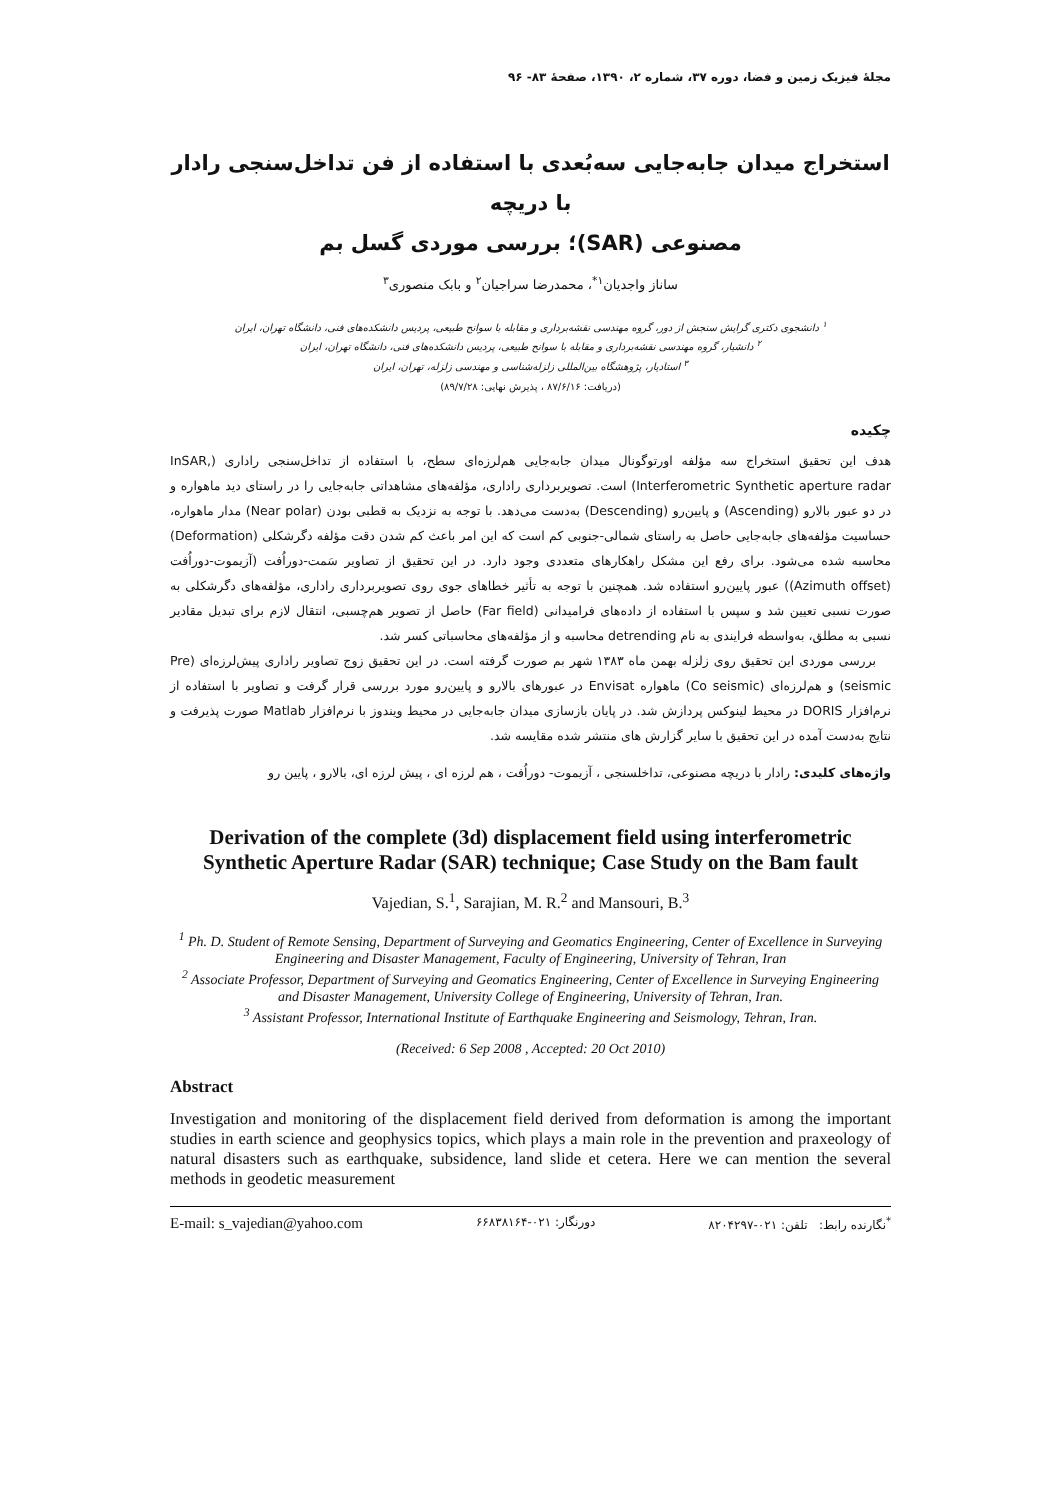مجلهٔ فیزیک زمین و فضا، دوره ۳۷، شماره ۲، ۱۳۹۰، صفحهٔ ۸۳- ۹۶
استخراج میدان جابه‌جایی سه‌بُعدی با استفاده از فن تداخل‌سنجی رادار با دریچه
مصنوعی (SAR)؛ بررسی موردی گسل بم
ساناز واجدیان<sup>۱*</sup>، محمدرضا سراجیان<sup>۲</sup> و بابک منصوری<sup>۳</sup>
<sup>۱</sup> دانشجوی دکتری گرایش سنجش از دور، گروه مهندسی نقشه‌برداری و مقابله با سوانح طبیعی، پردیس دانشکده‌های فنی، دانشگاه تهران، ایران
<sup>۲</sup> دانشیار، گروه مهندسی نقشه‌برداری و مقابله با سوانح طبیعی، پردیس دانشکده‌های فنی، دانشگاه تهران، ایران
<sup>۳</sup> استادیار، پژوهشگاه بین‌المللی زلزله‌شناسی و مهندسی زلزله، تهران، ایران
(دریافت: ۸۷/۶/۱۶ ، پذیرش نهایی: ۸۹/۷/۲۸)
چکیده
هدف این تحقیق استخراج سه مؤلفه اورتوگونال میدان جابه‌جایی هم‌لرزه‌ای سطح، با استفاده از تداخل‌سنجی راداری (InSAR, Interferometric Synthetic aperture radar) است. تصویربرداری راداری، مؤلفه‌های مشاهداتی جابه‌جایی را در راستای دید ماهواره و در دو عبور بالارو (Ascending) و پایین‌رو (Descending) به‌دست می‌دهد. با توجه به نزدیک به قطبی بودن (Near polar) مدار ماهواره، حساسیت مؤلفه‌های جابه‌جایی حاصل به راستای شمالی-جنوبی کم است که این امر باعث کم شدن دقت مؤلفه دگرشکلی (Deformation) محاسبه شده می‌شود. برای رفع این مشکل راهکارهای متعددی وجود دارد. در این تحقیق از تصاویر سَمت-دوراُفت (آزیموت-دوراُفت (Azimuth offset)) عبور پایین‌رو استفاده شد. همچنین با توجه به تأثیر خطاهای جوی روی تصویربرداری راداری، مؤلفه‌های دگرشکلی به صورت نسبی تعیین شد و سپس با استفاده از داده‌های فرامیدانی (Far field) حاصل از تصویر هم‌چسبی، انتقال لازم برای تبدیل مقادیر نسبی به مطلق، به‌واسطه فرایندی به نام detrending محاسبه و از مؤلفه‌های محاسباتی کسر شد.
بررسی موردی این تحقیق روی زلزله بهمن ماه ۱۳۸۳ شهر بم صورت گرفته است. در این تحقیق زوج تصاویر راداری پیش‌لرزه‌ای (Pre seismic) و هم‌لرزه‌ای (Co seismic) ماهواره Envisat در عبورهای بالارو و پایین‌رو مورد بررسی قرار گرفت و تصاویر با استفاده از نرم‌افزار DORIS در محیط لینوکس پردازش شد. در پایان بازسازی میدان جابه‌جایی در محیط ویندوز با نرم‌افزار Matlab صورت پذیرفت و نتایج به‌دست آمده در این تحقیق با سایر گزارش های منتشر شده مقایسه شد.
واژه‌های کلیدی: رادار با دریچه مصنوعی، تداخلسنجی ، آزیموت- دوراُفت ، هم لرزه ای ، پیش لرزه ای، بالارو ، پایین رو
Derivation of the complete (3d) displacement field using interferometric Synthetic Aperture Radar (SAR) technique; Case Study on the Bam fault
Vajedian, S.<sup>1</sup>, Sarajian, M. R.<sup>2</sup> and Mansouri, B.<sup>3</sup>
<sup>1</sup> Ph. D. Student of Remote Sensing, Department of Surveying and Geomatics Engineering, Center of Excellence in Surveying Engineering and Disaster Management, Faculty of Engineering, University of Tehran, Iran
<sup>2</sup> Associate Professor, Department of Surveying and Geomatics Engineering, Center of Excellence in Surveying Engineering and Disaster Management, University College of Engineering, University of Tehran, Iran.
<sup>3</sup> Assistant Professor, International Institute of Earthquake Engineering and Seismology, Tehran, Iran.
(Received: 6 Sep 2008 , Accepted: 20 Oct 2010)
Abstract
Investigation and monitoring of the displacement field derived from deformation is among the important studies in earth science and geophysics topics, which plays a main role in the prevention and praxeology of natural disasters such as earthquake, subsidence, land slide et cetera. Here we can mention the several methods in geodetic measurement
E-mail: s_vajedian@yahoo.com دورنگار: ۰۲۱-۶۶۸۳۸۱۶۴<sup>*</sup>نگارنده رابط: تلفن: ۰۲۱-۸۲۰۴۲۹۷